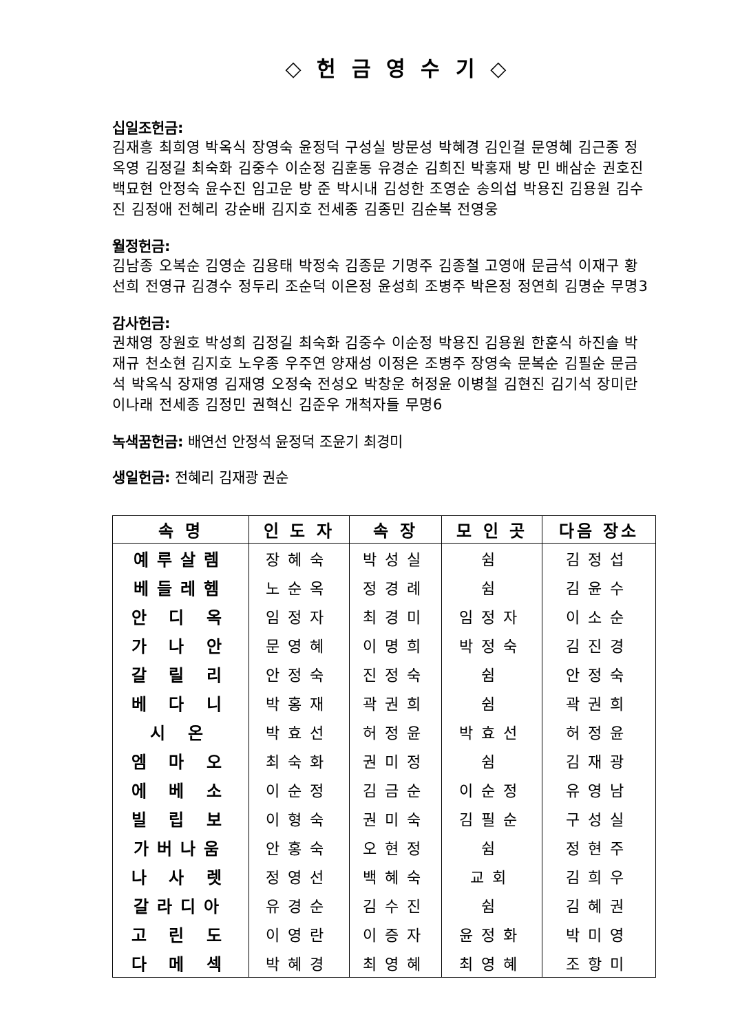◇ 헌 금 영 수 기 ◇
십일조헌금:
김재흥 최희영 박옥식 장영숙 윤정덕 구성실 방문성 박혜경 김인걸 문영혜 김근종 정옥영 김정길 최숙화 김중수 이순정 김훈동 유경순 김희진 박홍재 방 민 배삼순 권호진 백묘현 안정숙 윤수진 임고운 방 준 박시내 김성한 조영순 송의섭 박용진 김용원 김수진 김정애 전혜리 강순배 김지호 전세종 김종민 김순복 전영웅
월정헌금:
김남종 오복순 김영순 김용태 박정숙 김종문 기명주 김종철 고영애 문금석 이재구 황선희 전영규 김경수 정두리 조순덕 이은정 윤성희 조병주 박은정 정연희 김명순 무명3
감사헌금:
권채영 장원호 박성희 김정길 최숙화 김중수 이순정 박용진 김용원 한훈식 하진솔 박재규 천소현 김지호 노우종 우주연 양재성 이정은 조병주 장영숙 문복순 김필순 문금석 박옥식 장재영 김재영 오정숙 전성오 박창운 허정윤 이병철 김현진 김기석 장미란 이나래 전세종 김정민 권혁신 김준우 개척자들 무명6
녹색꿈헌금: 배연선 안정석 윤정덕 조윤기 최경미
생일헌금: 전혜리 김재광 권순
| 속 명 | 인 도 자 | 속 장 | 모 인 곳 | 다음 장소 |
| --- | --- | --- | --- | --- |
| 예루살렘 | 장혜숙 | 박성실 | 쉼 | 김정섭 |
| 베들레헴 | 노순옥 | 정경례 | 쉼 | 김윤수 |
| 안 디 옥 | 임정자 | 최경미 | 임정자 | 이소순 |
| 가 나 안 | 문영혜 | 이명희 | 박정숙 | 김진경 |
| 갈 릴 리 | 안정숙 | 진정숙 | 쉼 | 안정숙 |
| 베 다 니 | 박홍재 | 곽권희 | 쉼 | 곽권희 |
| 시 온 | 박효선 | 허정윤 | 박효선 | 허정윤 |
| 엠 마 오 | 최숙화 | 권미정 | 쉼 | 김재광 |
| 에 베 소 | 이순정 | 김금순 | 이순정 | 유영남 |
| 빌 립 보 | 이형숙 | 권미숙 | 김필순 | 구성실 |
| 가버나움 | 안홍숙 | 오현정 | 쉼 | 정현주 |
| 나 사 렛 | 정영선 | 백혜숙 | 교회 | 김희우 |
| 갈라디아 | 유경순 | 김수진 | 쉼 | 김혜권 |
| 고 린 도 | 이영란 | 이증자 | 윤정화 | 박미영 |
| 다 메 섹 | 박혜경 | 최영혜 | 최영혜 | 조항미 |